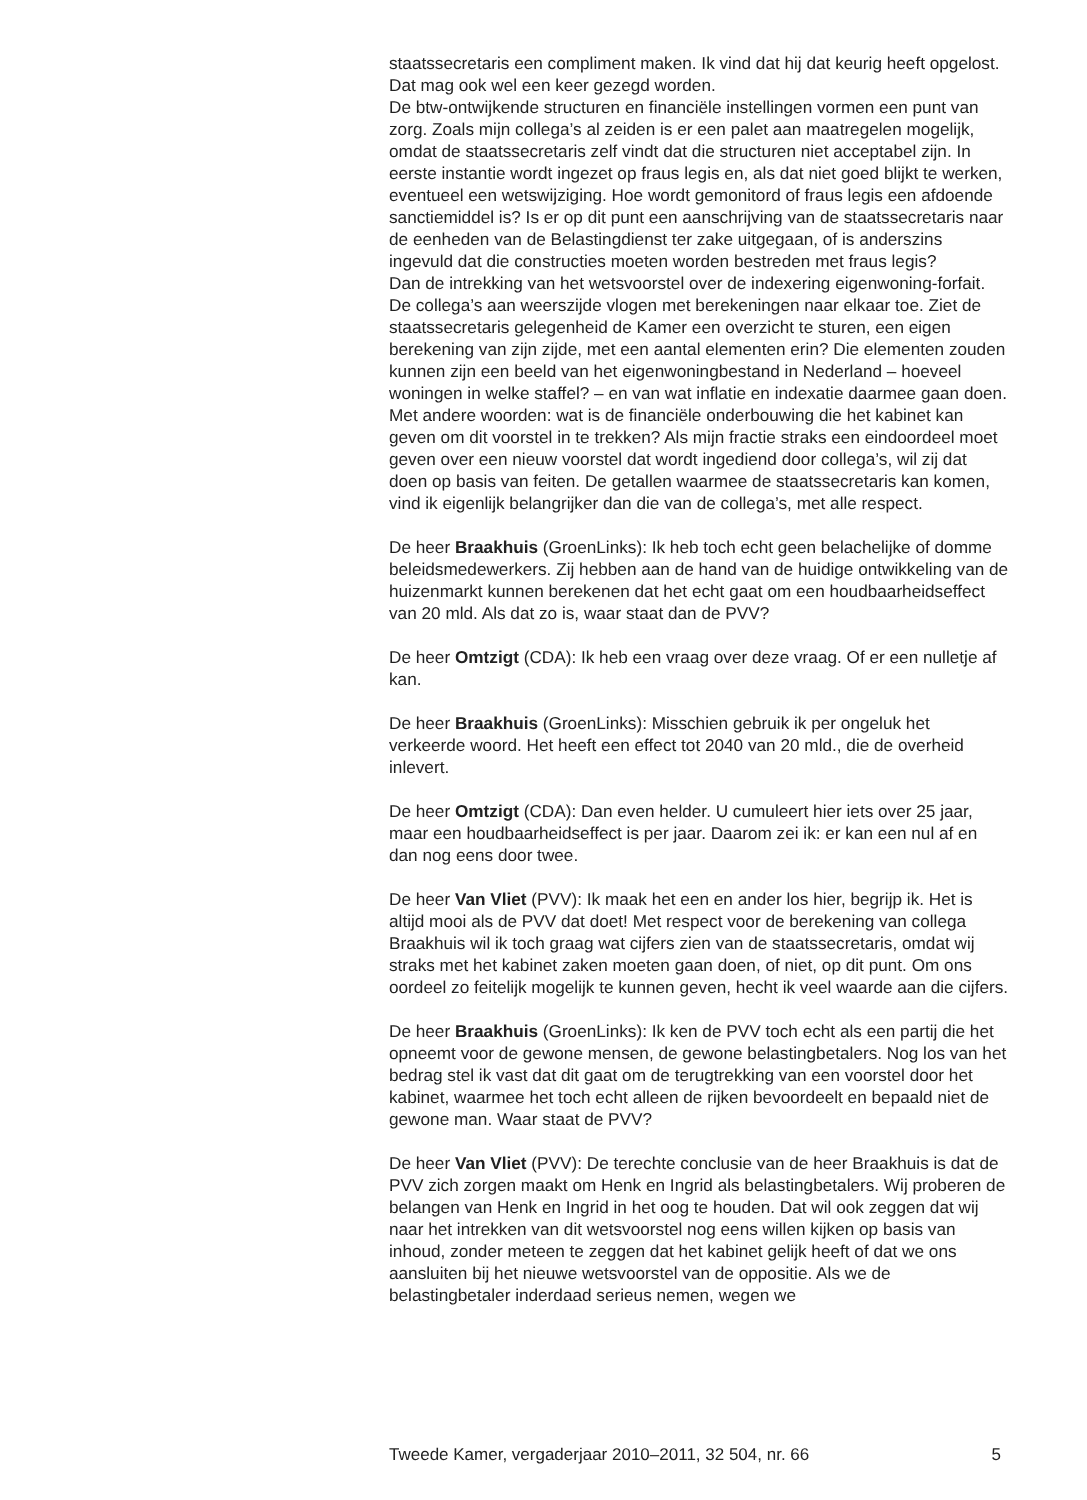staatssecretaris een compliment maken. Ik vind dat hij dat keurig heeft opgelost. Dat mag ook wel een keer gezegd worden.
De btw-ontwijkende structuren en financiële instellingen vormen een punt van zorg. Zoals mijn collega’s al zeiden is er een palet aan maatregelen mogelijk, omdat de staatssecretaris zelf vindt dat die structuren niet acceptabel zijn. In eerste instantie wordt ingezet op fraus legis en, als dat niet goed blijkt te werken, eventueel een wetswijziging. Hoe wordt gemonitord of fraus legis een afdoende sanctiemiddel is? Is er op dit punt een aanschrijving van de staatssecretaris naar de eenheden van de Belastingdienst ter zake uitgegaan, of is anderszins ingevuld dat die constructies moeten worden bestreden met fraus legis?
Dan de intrekking van het wetsvoorstel over de indexering eigenwoning-forfait. De collega’s aan weerszijde vlogen met berekeningen naar elkaar toe. Ziet de staatssecretaris gelegenheid de Kamer een overzicht te sturen, een eigen berekening van zijn zijde, met een aantal elementen erin? Die elementen zouden kunnen zijn een beeld van het eigenwoningbestand in Nederland – hoeveel woningen in welke staffel? – en van wat inflatie en indexatie daarmee gaan doen. Met andere woorden: wat is de financiële onderbouwing die het kabinet kan geven om dit voorstel in te trekken? Als mijn fractie straks een eindoordeel moet geven over een nieuw voorstel dat wordt ingediend door collega’s, wil zij dat doen op basis van feiten. De getallen waarmee de staatssecretaris kan komen, vind ik eigenlijk belangrijker dan die van de collega’s, met alle respect.
De heer Braakhuis (GroenLinks): Ik heb toch echt geen belachelijke of domme beleidsmedewerkers. Zij hebben aan de hand van de huidige ontwikkeling van de huizenmarkt kunnen berekenen dat het echt gaat om een houdbaarheidseffect van 20 mld. Als dat zo is, waar staat dan de PVV?
De heer Omtzigt (CDA): Ik heb een vraag over deze vraag. Of er een nulletje af kan.
De heer Braakhuis (GroenLinks): Misschien gebruik ik per ongeluk het verkeerde woord. Het heeft een effect tot 2040 van 20 mld., die de overheid inlevert.
De heer Omtzigt (CDA): Dan even helder. U cumuleert hier iets over 25 jaar, maar een houdbaarheidseffect is per jaar. Daarom zei ik: er kan een nul af en dan nog eens door twee.
De heer Van Vliet (PVV): Ik maak het een en ander los hier, begrijp ik. Het is altijd mooi als de PVV dat doet! Met respect voor de berekening van collega Braakhuis wil ik toch graag wat cijfers zien van de staatssecretaris, omdat wij straks met het kabinet zaken moeten gaan doen, of niet, op dit punt. Om ons oordeel zo feitelijk mogelijk te kunnen geven, hecht ik veel waarde aan die cijfers.
De heer Braakhuis (GroenLinks): Ik ken de PVV toch echt als een partij die het opneemt voor de gewone mensen, de gewone belastingbetalers. Nog los van het bedrag stel ik vast dat dit gaat om de terugtrekking van een voorstel door het kabinet, waarmee het toch echt alleen de rijken bevoordeelt en bepaald niet de gewone man. Waar staat de PVV?
De heer Van Vliet (PVV): De terechte conclusie van de heer Braakhuis is dat de PVV zich zorgen maakt om Henk en Ingrid als belastingbetalers. Wij proberen de belangen van Henk en Ingrid in het oog te houden. Dat wil ook zeggen dat wij naar het intrekken van dit wetsvoorstel nog eens willen kijken op basis van inhoud, zonder meteen te zeggen dat het kabinet gelijk heeft of dat we ons aansluiten bij het nieuwe wetsvoorstel van de oppositie. Als we de belastingbetaler inderdaad serieus nemen, wegen we
Tweede Kamer, vergaderjaar 2010–2011, 32 504, nr. 66 5